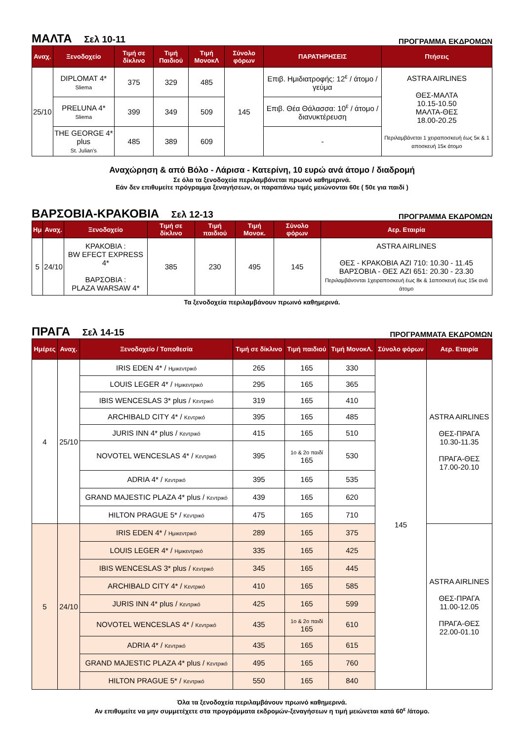ΜΑΛΤΑ Σελ 10-11
ΠΡΟΓΡΑΜΜΑ ΕΚΔΡΟΜΩΝ
| Αναχ. | Ξενοδοχείο | Τιμή σε δίκλινο | Τιμή Παιδιού | Τιμή ΜονοκΛ | Σύνολο φόρων | ΠΑΡΑΤΗΡΗΣΕΙΣ | Πτήσεις |
| --- | --- | --- | --- | --- | --- | --- | --- |
| 25/10 | DIPLOMAT 4* Sliema | 375 | 329 | 485 | 145 | Επιβ. Ημιδιατροφής: 12<sup>ε</sup> / άτομο / γεύμα | ASTRA AIRLINES ΘΕΣ-ΜΑΛΤΑ 10.15-10.50 ΜΑΛΤΑ-ΘΕΣ 18.00-20.25 Περιλαμβάνεται 1 χειραποσκευή έως 5κ & 1 αποσκευή 15κ άτομο |
| | PRELUNA 4* Sliema | 399 | 349 | 509 | | Επιβ. Θέα Θάλασσα: 10<sup>ε</sup> / άτομο / διανυκτέρευση | |
| | THE GEORGE 4* plus St. Julian’s | 485 | 389 | 609 | | - | |
Αναχώρηση & από Βόλο - Λάρισα - Κατερίνη, 10 ευρώ ανά άτομο / διαδρομή
Σε όλα τα ξενοδοχεία περιλαμβάνεται πρωινό καθημερινά.
Εάν δεν επιθυμείτε πρόγραμμα ξεναγήσεων, οι παραπάνω τιμές μειώνονται 60ε ( 50ε για παιδί )
ΒΑΡΣΟΒΙΑ-ΚΡΑΚΟΒΙΑ Σελ 12-13
ΠΡΟΓΡΑΜΜΑ ΕΚΔΡΟΜΩΝ
| Ημ | Αναχ. | Ξενοδοχείο | Τιμή σε δίκλινο | Τιμή παιδιού | Τιμή Μονοκ. | Σύνολο φόρων | Αερ. Εταιρία |
| --- | --- | --- | --- | --- | --- | --- | --- |
| 5 | 24/10 | ΚΡΑΚΟΒΙΑ : BW EFECT EXPRESS 4* ΒΑΡΣΟΒΙΑ : PLAZA WARSAW 4* | 385 | 230 | 495 | 145 | ASTRA AIRLINES ΘΕΣ - ΚΡΑΚΟΒΙΑ AZI 710: 10.30 - 11.45 ΒΑΡΣΟΒΙΑ - ΘΕΣ AZI 651: 20.30 - 23.30 Περιλαμβάνονται 1χειραποσκευή έως 8κ & 1αποσκευή έως 15κ ανά άτομο |
Τα ξενοδοχεία περιλαμβάνουν πρωινό καθημερινά.
ΠΡΑΓΑ Σελ 14-15
ΠΡΟΓΡΑΜΜΑΤΑ ΕΚΔΡΟΜΩΝ
| Ημέρες | Αναχ. | Ξενοδοχείο / Τοποθεσία | Τιμή σε δίκλινο | Τιμή παιδιού | Τιμή ΜονοκΛ. | Σύνολο φόρων | Αερ. Εταιρία |
| --- | --- | --- | --- | --- | --- | --- | --- |
| 4 | 25/10 | IRIS EDEN 4* / Ημικεντρικό | 265 | 165 | 330 | 145 | ASTRA AIRLINES ΘΕΣ-ΠΡΑΓΑ 10.30-11.35 ΠΡΑΓΑ-ΘΕΣ 17.00-20.10 |
| | | LOUIS LEGER 4* / Ημικεντρικό | 295 | 165 | 365 | | |
| | | IBIS WENCESLAS 3* plus / Κεντρικό | 319 | 165 | 410 | | |
| | | ARCHIBALD CITY 4* / Κεντρικό | 395 | 165 | 485 | | |
| | | JURIS INN 4* plus / Κεντρικό | 415 | 165 | 510 | | |
| | | NOVOTEL WENCESLAS 4* / Κεντρικό | 395 | 1ο & 2ο παιδί 165 | 530 | | |
| | | ADRIA 4* / Κεντρικό | 395 | 165 | 535 | | |
| | | GRAND MAJESTIC PLAZA 4* plus / Κεντρικό | 439 | 165 | 620 | | |
| | | HILTON PRAGUE 5* / Κεντρικό | 475 | 165 | 710 | | |
| 5 | 24/10 | IRIS EDEN 4* / Ημικεντρικό | 289 | 165 | 375 | | ASTRA AIRLINES ΘΕΣ-ΠΡΑΓΑ 11.00-12.05 ΠΡΑΓΑ-ΘΕΣ 22.00-01.10 |
| | | LOUIS LEGER 4* / Ημικεντρικό | 335 | 165 | 425 | | |
| | | IBIS WENCESLAS 3* plus / Κεντρικό | 345 | 165 | 445 | | |
| | | ARCHIBALD CITY 4* / Κεντρικό | 410 | 165 | 585 | | |
| | | JURIS INN 4* plus / Κεντρικό | 425 | 165 | 599 | | |
| | | NOVOTEL WENCESLAS 4* / Κεντρικό | 435 | 1ο & 2ο παιδί 165 | 610 | | |
| | | ADRIA 4* / Κεντρικό | 435 | 165 | 615 | | |
| | | GRAND MAJESTIC PLAZA 4* plus / Κεντρικό | 495 | 165 | 760 | | |
| | | HILTON PRAGUE 5* / Κεντρικό | 550 | 165 | 840 | | |
Όλα τα ξενοδοχεία περιλαμβάνουν πρωινό καθημερινά.
Αν επιθυμείτε να μην συμμετέχετε στα προγράμματα εκδρομών-ξεναγήσεων η τιμή μειώνεται κατά 60<sup>ε</sup> /άτομο.